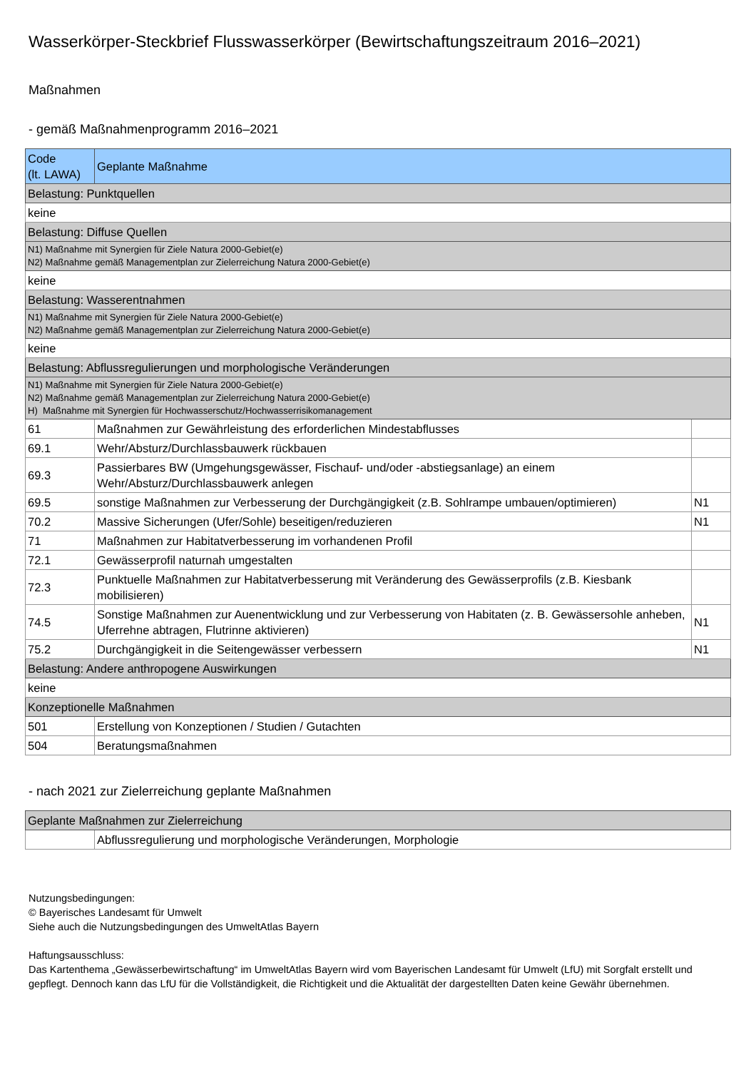Wasserkörper-Steckbrief Flusswasserkörper (Bewirtschaftungszeitraum 2016–2021)
Maßnahmen
- gemäß Maßnahmenprogramm 2016–2021
| Code (lt. LAWA) | Geplante Maßnahme | |
| --- | --- | --- |
| Belastung: Punktquellen | | |
| keine | | |
| Belastung: Diffuse Quellen | | |
| N1) Maßnahme mit Synergien für Ziele Natura 2000-Gebiet(e) N2) Maßnahme gemäß Managementplan zur Zielerreichung Natura 2000-Gebiet(e) | | |
| keine | | |
| Belastung: Wasserentnahmen | | |
| N1) Maßnahme mit Synergien für Ziele Natura 2000-Gebiet(e) N2) Maßnahme gemäß Managementplan zur Zielerreichung Natura 2000-Gebiet(e) | | |
| keine | | |
| Belastung: Abflussregulierungen und morphologische Veränderungen | | |
| N1) Maßnahme mit Synergien für Ziele Natura 2000-Gebiet(e) N2) Maßnahme gemäß Managementplan zur Zielerreichung Natura 2000-Gebiet(e) H) Maßnahme mit Synergien für Hochwasserschutz/Hochwasserrisikomanagement | | |
| 61 | Maßnahmen zur Gewährleistung des erforderlichen Mindestabflusses | |
| 69.1 | Wehr/Absturz/Durchlassbauwerk rückbauen | |
| 69.3 | Passierbares BW (Umgehungsgewässer, Fischauf- und/oder -abstiegsanlage) an einem Wehr/Absturz/Durchlassbauwerk anlegen | |
| 69.5 | sonstige Maßnahmen zur Verbesserung der Durchgängigkeit (z.B. Sohlrampe umbauen/optimieren) | N1 |
| 70.2 | Massive Sicherungen (Ufer/Sohle) beseitigen/reduzieren | N1 |
| 71 | Maßnahmen zur Habitatverbesserung im vorhandenen Profil | |
| 72.1 | Gewässerprofil naturnah umgestalten | |
| 72.3 | Punktuelle Maßnahmen zur Habitatverbesserung mit Veränderung des Gewässerprofils (z.B. Kiesbank mobilisieren) | |
| 74.5 | Sonstige Maßnahmen zur Auenentwicklung und zur Verbesserung von Habitaten (z. B. Gewässersohle anheben, Uferrehne abtragen, Flutrinne aktivieren) | N1 |
| 75.2 | Durchgängigkeit in die Seitengewässer verbessern | N1 |
| Belastung: Andere anthropogene Auswirkungen | | |
| keine | | |
| Konzeptionelle Maßnahmen | | |
| 501 | Erstellung von Konzeptionen / Studien / Gutachten | |
| 504 | Beratungsmaßnahmen | |
- nach 2021 zur Zielerreichung geplante Maßnahmen
| Geplante Maßnahmen zur Zielerreichung | |
| | Abflussregulierung und morphologische Veränderungen, Morphologie |
Nutzungsbedingungen:
© Bayerisches Landesamt für Umwelt
Siehe auch die Nutzungsbedingungen des UmweltAtlas Bayern
Haftungsausschluss:
Das Kartenthema „Gewässerbewirtschaftung“ im UmweltAtlas Bayern wird vom Bayerischen Landesamt für Umwelt (LfU) mit Sorgfalt erstellt und gepflegt. Dennoch kann das LfU für die Vollständigkeit, die Richtigkeit und die Aktualität der dargestellten Daten keine Gewähr übernehmen.